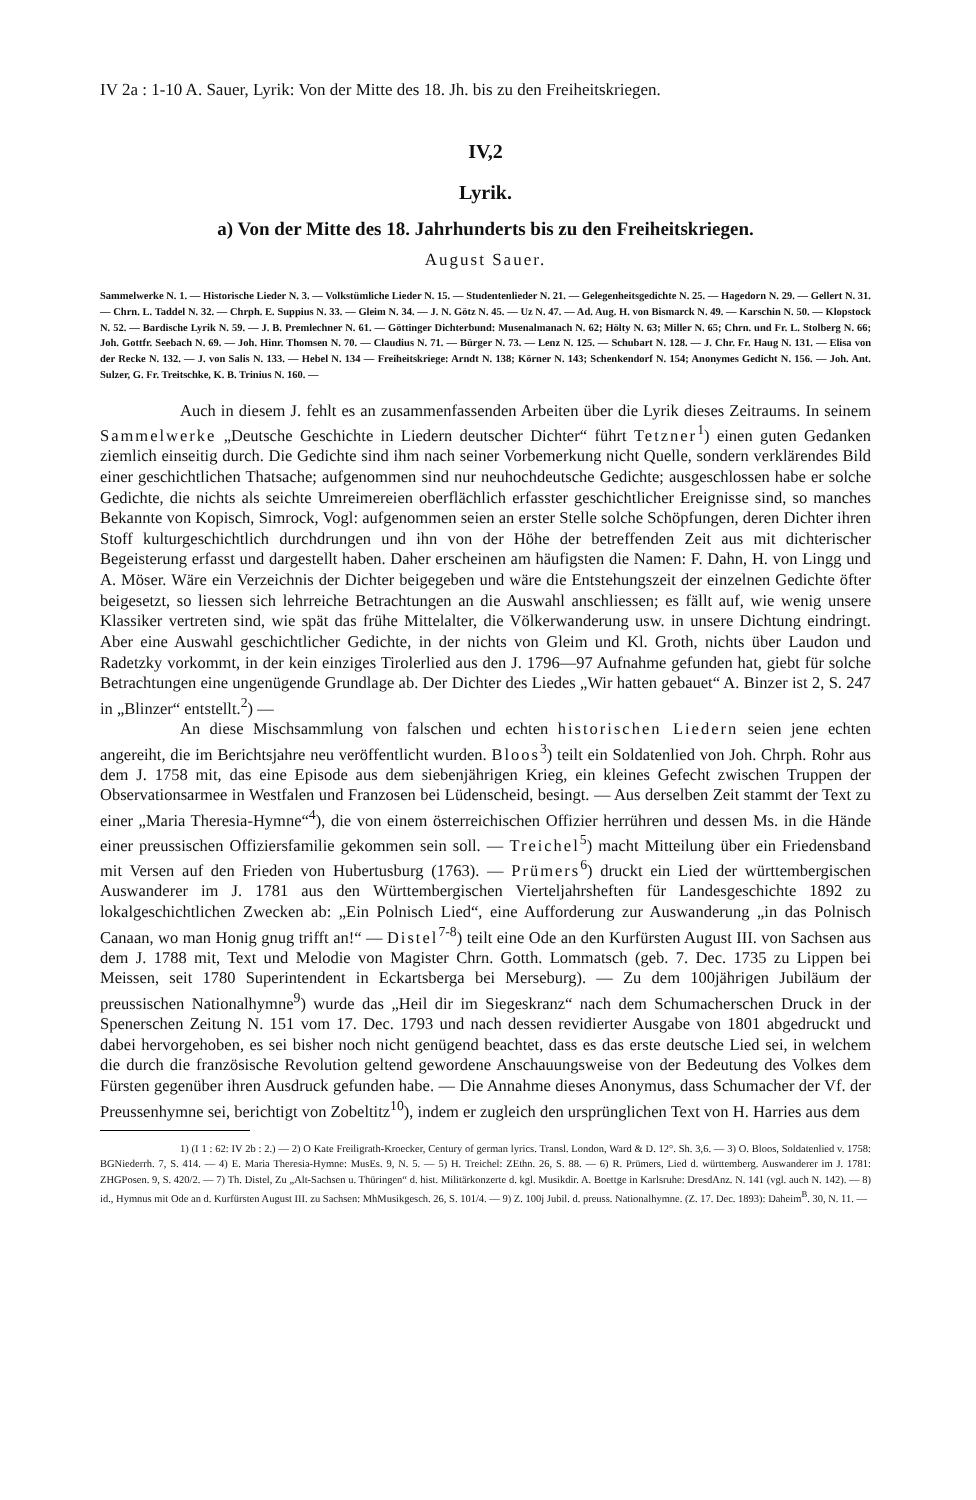IV 2a : 1-10 A. Sauer, Lyrik: Von der Mitte des 18. Jh. bis zu den Freiheitskriegen.
IV,2
Lyrik.
a) Von der Mitte des 18. Jahrhunderts bis zu den Freiheitskriegen.
August Sauer.
Sammelwerke N. 1. — Historische Lieder N. 3. — Volkstümliche Lieder N. 15. — Studentenlieder N. 21. — Gelegenheitsgedichte N. 25. — Hagedorn N. 29. — Gellert N. 31. — Chrn. L. Taddel N. 32. — Chrph. E. Suppius N. 33. — Gleim N. 34. — J. N. Götz N. 45. — Uz N. 47. — Ad. Aug. H. von Bismarck N. 49. — Karschin N. 50. — Klopstock N. 52. — Bardische Lyrik N. 59. — J. B. Premlechner N. 61. — Göttinger Dichterbund: Musenalmanach N. 62; Hölty N. 63; Miller N. 65; Chrn. und Fr. L. Stolberg N. 66; Joh. Gottfr. Seebach N. 69. — Joh. Hinr. Thomsen N. 70. — Claudius N. 71. — Bürger N. 73. — Lenz N. 125. — Schubart N. 128. — J. Chr. Fr. Haug N. 131. — Elisa von der Recke N. 132. — J. von Salis N. 133. — Hebel N. 134 — Freiheitskriege: Arndt N. 138; Körner N. 143; Schenkendorf N. 154; Anonymes Gedicht N. 156. — Joh. Ant. Sulzer, G. Fr. Treitschke, K. B. Trinius N. 160. —
Auch in diesem J. fehlt es an zusammenfassenden Arbeiten über die Lyrik dieses Zeitraums. In seinem Sammelwerke „Deutsche Geschichte in Liedern deutscher Dichter“ führt Tetzner<sup>1</sup>) einen guten Gedanken ziemlich einseitig durch. Die Gedichte sind ihm nach seiner Vorbemerkung nicht Quelle, sondern verklärendes Bild einer geschichtlichen Thatsache; aufgenommen sind nur neuhochdeutsche Gedichte; ausgeschlossen habe er solche Gedichte, die nichts als seichte Umreimereien oberflächlich erfasster geschichtlicher Ereignisse sind, so manches Bekannte von Kopisch, Simrock, Vogl: aufgenommen seien an erster Stelle solche Schöpfungen, deren Dichter ihren Stoff kulturgeschichtlich durchdrungen und ihn von der Höhe der betreffenden Zeit aus mit dichterischer Begeisterung erfasst und dargestellt haben. Daher erscheinen am häufigsten die Namen: F. Dahn, H. von Lingg und A. Möser. Wäre ein Verzeichnis der Dichter beigegeben und wäre die Entstehungszeit der einzelnen Gedichte öfter beigesetzt, so liessen sich lehrreiche Betrachtungen an die Auswahl anschliessen; es fällt auf, wie wenig unsere Klassiker vertreten sind, wie spät das frühe Mittelalter, die Völkerwanderung usw. in unsere Dichtung eindringt. Aber eine Auswahl geschichtlicher Gedichte, in der nichts von Gleim und Kl. Groth, nichts über Laudon und Radetzky vorkommt, in der kein einziges Tirolerlied aus den J. 1796—97 Aufnahme gefunden hat, giebt für solche Betrachtungen eine ungenügende Grundlage ab. Der Dichter des Liedes „Wir hatten gebauet“ A. Binzer ist 2, S. 247 in „Blinzer“ entstellt.<sup>2</sup>) —
An diese Mischsammlung von falschen und echten historischen Liedern seien jene echten angereiht, die im Berichtsjahre neu veröffentlicht wurden. Bloos<sup>3</sup>) teilt ein Soldatenlied von Joh. Chrph. Rohr aus dem J. 1758 mit, das eine Episode aus dem siebenjährigen Krieg, ein kleines Gefecht zwischen Truppen der Observationsarmee in Westfalen und Franzosen bei Lüdenscheid, besingt. — Aus derselben Zeit stammt der Text zu einer „Maria Theresia-Hymne“<sup>4</sup>), die von einem österreichischen Offizier herrühren und dessen Ms. in die Hände einer preussischen Offiziersfamilie gekommen sein soll. — Treichel<sup>5</sup>) macht Mitteilung über ein Friedensband mit Versen auf den Frieden von Hubertusburg (1763). — Prümers<sup>6</sup>) druckt ein Lied der württembergischen Auswanderer im J. 1781 aus den Württembergischen Vierteljahrsheften für Landesgeschichte 1892 zu lokalgeschichtlichen Zwecken ab: „Ein Polnisch Lied“, eine Aufforderung zur Auswanderung „in das Polnisch Canaan, wo man Honig gnug trifft an!“ — Distel<sup>7-8</sup>) teilt eine Ode an den Kurfürsten August III. von Sachsen aus dem J. 1788 mit, Text und Melodie von Magister Chrn. Gotth. Lommatsch (geb. 7. Dec. 1735 zu Lippen bei Meissen, seit 1780 Superintendent in Eckartsberga bei Merseburg). — Zu dem 100jährigen Jubiläum der preussischen Nationalhymne<sup>9</sup>) wurde das „Heil dir im Siegeskranz“ nach dem Schumacherschen Druck in der Spenerschen Zeitung N. 151 vom 17. Dec. 1793 und nach dessen revidierter Ausgabe von 1801 abgedruckt und dabei hervorgehoben, es sei bisher noch nicht genügend beachtet, dass es das erste deutsche Lied sei, in welchem die durch die französische Revolution geltend gewordene Anschauungsweise von der Bedeutung des Volkes dem Fürsten gegenüber ihren Ausdruck gefunden habe. — Die Annahme dieses Anonymus, dass Schumacher der Vf. der Preussenhymne sei, berichtigt von Zobeltitz<sup>10</sup>), indem er zugleich den ursprünglichen Text von H. Harries aus dem
1) (I 1 : 62: IV 2b : 2.) — 2) O Kate Freiligrath-Kroecker, Century of german lyrics. Transl. London, Ward & D. 12°. Sh. 3,6. — 3) O. Bloos, Soldatenlied v. 1758: BGNiederrh. 7, S. 414. — 4) E. Maria Theresia-Hymne: MusEs. 9, N. 5. — 5) H. Treichel: ZEthn. 26, S. 88. — 6) R. Prümers, Lied d. württemberg. Auswanderer im J. 1781: ZHGPosen. 9, S. 420/2. — 7) Th. Distel, Zu „Alt-Sachsen u. Thüringen“ d. hist. Militärkonzerte d. kgl. Musikdir. A. Boettge in Karlsruhe: DresdAnz. N. 141 (vgl. auch N. 142). — 8) id., Hymnus mit Ode an d. Kurfürsten August III. zu Sachsen: MhMusikgesch. 26, S. 101/4. — 9) Z. 100j Jubil. d. preuss. Nationalhymne. (Z. 17. Dec. 1893): Daheim<sup>B</sup>. 30, N. 11. —